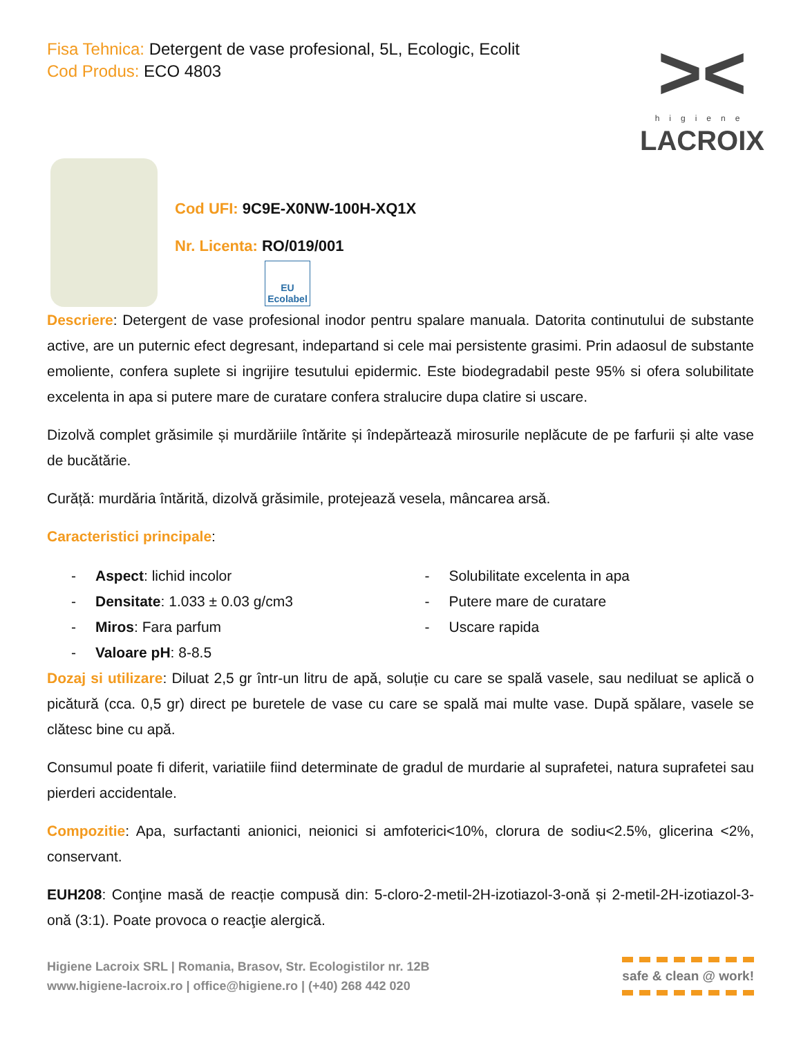Fisa Tehnica: Detergent de vase profesional, 5L, Ecologic, Ecolit
Cod Produs: ECO 4803
><
higiene
LACROIX
Cod UFI: 9C9E-X0NW-100H-XQ1X
Nr. Licenta: RO/019/001
EU Ecolabel
Descriere: Detergent de vase profesional inodor pentru spalare manuala. Datorita continutului de substante active, are un puternic efect degresant, indepartand si cele mai persistente grasimi. Prin adaosul de substante emoliente, confera suplete si ingrijire tesutului epidermic. Este biodegradabil peste 95% si ofera solubilitate excelenta in apa si putere mare de curatare confera stralucire dupa clatire si uscare.
Dizolvă complet grăsimile și murdăriile întărite și îndepărtează mirosurile neplăcute de pe farfurii și alte vase de bucătărie.
Curăță: murdăria întărită, dizolvă grăsimile, protejează vesela, mâncarea arsă.
Caracteristici principale:
- Aspect: lichid incolor
- Densitate: 1.033 ± 0.03 g/cm3
- Miros: Fara parfum
- Valoare pH: 8-8.5
- Solubilitate excelenta in apa
- Putere mare de curatare
- Uscare rapida
Dozaj si utilizare: Diluat 2,5 gr într-un litru de apă, soluție cu care se spală vasele, sau nediluat se aplică o picătură (cca. 0,5 gr) direct pe buretele de vase cu care se spală mai multe vase. După spălare, vasele se clătesc bine cu apă.
Consumul poate fi diferit, variatiile fiind determinate de gradul de murdarie al suprafetei, natura suprafetei sau pierderi accidentale.
Compozitie: Apa, surfactanti anionici, neionici si amfoterici<10%, clorura de sodiu<2.5%, glicerina <2%, conservant.
EUH208: Conţine masă de reacție compusă din: 5-cloro-2-metil-2H-izotiazol-3-onă și 2-metil-2H-izotiazol-3- onă (3:1). Poate provoca o reacţie alergică.
Higiene Lacroix SRL | Romania, Brasov, Str. Ecologistilor nr. 12B
www.higiene-lacroix.ro | office@higiene.ro | (+40) 268 442 020
safe & clean @ work!